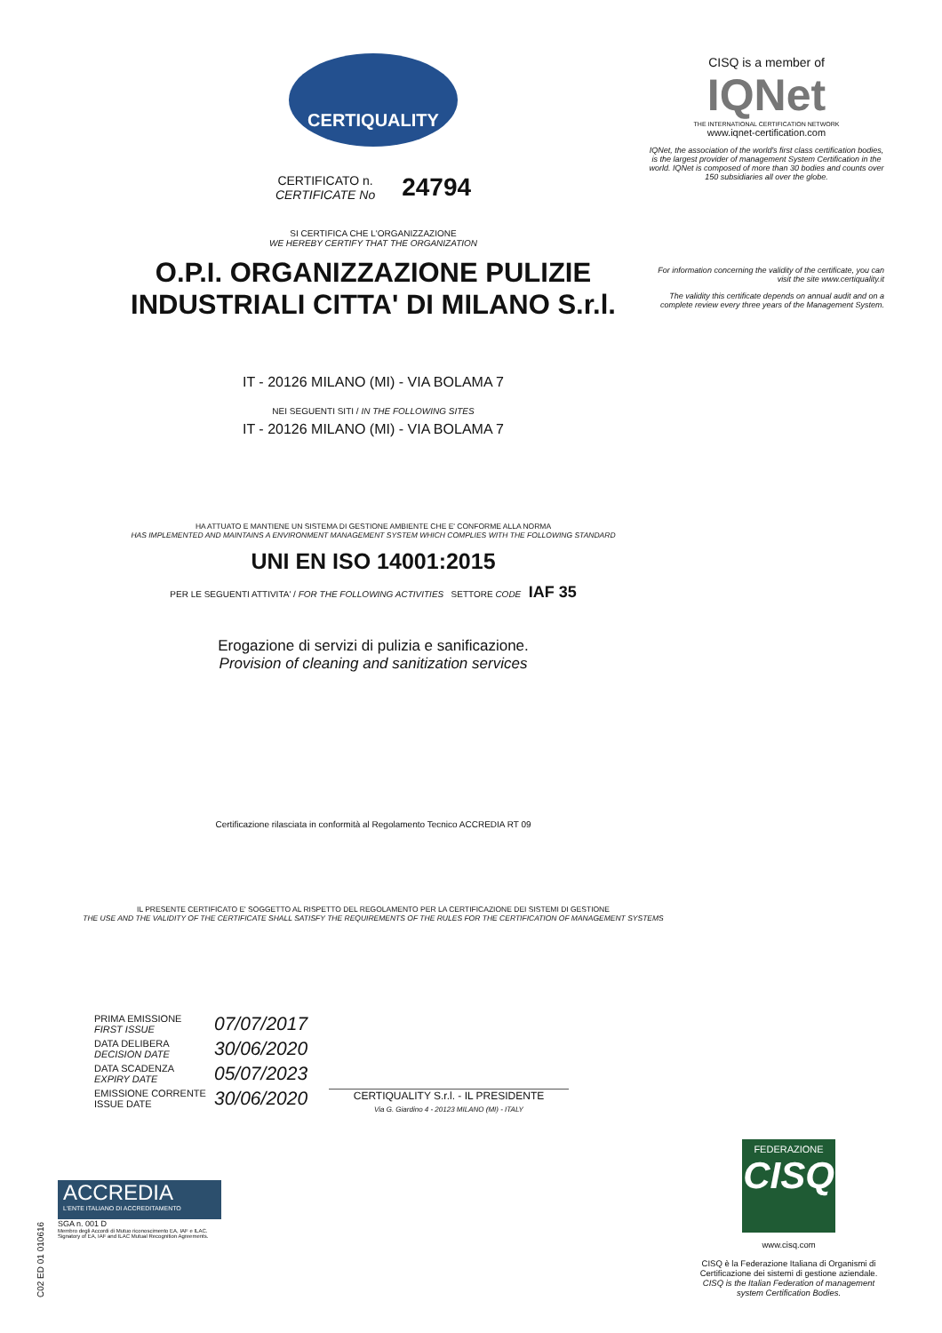CERTIQUALITY
CERTIFICATO n.
CERTIFICATE No
24794
SI CERTIFICA CHE L'ORGANIZZAZIONE
WE HEREBY CERTIFY THAT THE ORGANIZATION
O.P.I. ORGANIZZAZIONE PULIZIE
INDUSTRIALI CITTA' DI MILANO S.r.l.
IT - 20126 MILANO (MI) - VIA BOLAMA 7
NEI SEGUENTI SITI / IN THE FOLLOWING SITES
IT - 20126 MILANO (MI) - VIA BOLAMA 7
HA ATTUATO E MANTIENE UN SISTEMA DI GESTIONE AMBIENTE CHE E' CONFORME ALLA NORMA
HAS IMPLEMENTED AND MAINTAINS A ENVIRONMENT MANAGEMENT SYSTEM WHICH COMPLIES WITH THE FOLLOWING STANDARD
UNI EN ISO 14001:2015
PER LE SEGUENTI ATTIVITA' / FOR THE FOLLOWING ACTIVITIES SETTORE CODE IAF 35
Erogazione di servizi di pulizia e sanificazione.
Provision of cleaning and sanitization services
Certificazione rilasciata in conformità al Regolamento Tecnico ACCREDIA RT 09
IL PRESENTE CERTIFICATO E' SOGGETTO AL RISPETTO DEL REGOLAMENTO PER LA CERTIFICAZIONE DEI SISTEMI DI GESTIONE
THE USE AND THE VALIDITY OF THE CERTIFICATE SHALL SATISFY THE REQUIREMENTS OF THE RULES FOR THE CERTIFICATION OF MANAGEMENT SYSTEMS
CISQ is a member of
IQNet
THE INTERNATIONAL CERTIFICATION NETWORK
www.iqnet-certification.com
IQNet, the association of the world's first class certification bodies, is the largest provider of management System Certification in the world. IQNet is composed of more than 30 bodies and counts over 150 subsidiaries all over the globe.
For information concerning the validity of the certificate, you can visit the site www.certiquality.it
The validity this certificate depends on annual audit and on a complete review every three years of the Management System.
PRIMA EMISSIONE
FIRST ISSUE
07/07/2017
DATA DELIBERA
DECISION DATE
30/06/2020
DATA SCADENZA
EXPIRY DATE
05/07/2023
EMISSIONE CORRENTE
ISSUE DATE
30/06/2020
CERTIQUALITY S.r.l. - IL PRESIDENTE
Via G. Giardino 4 - 20123 MILANO (MI) - ITALY
ACCREDIA
L'ENTE ITALIANO DI ACCREDITAMENTO
SGA n. 001 D
Membro degli Accordi di Mutuo riconoscimento EA, IAF e ILAC.
Signatory of EA, IAF and ILAC Mutual Recognition Agreements.
FEDERAZIONE
CISQ
www.cisq.com
CISQ è la Federazione Italiana di Organismi di Certificazione dei sistemi di gestione aziendale.
CISQ is the Italian Federation of management system Certification Bodies.
C02 ED 01 010616